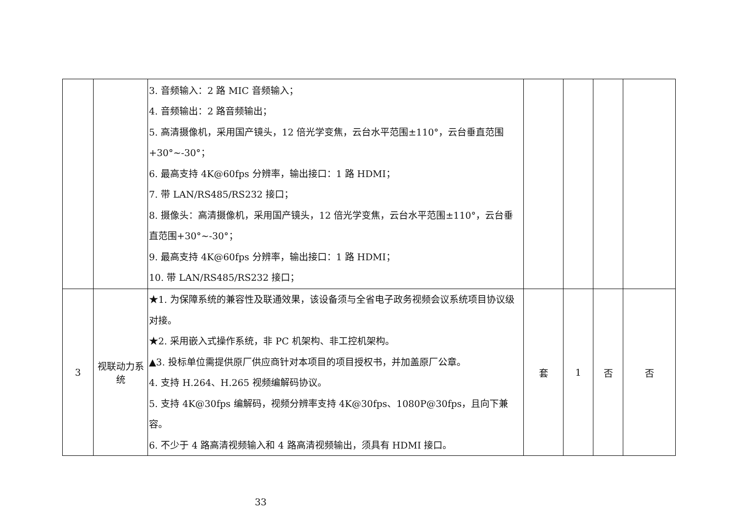| | | 3. 音频输入：2 路 MIC 音频输入； 4. 音频输出：2 路音频输出； 5. 高清摄像机，采用国产镜头，12 倍光学变焦，云台水平范围±110°，云台垂直范围+30°~-30°； 6. 最高支持 4K@60fps 分辨率，输出接口：1 路 HDMI； 7. 带 LAN/RS485/RS232 接口； 8. 摄像头：高清摄像机，采用国产镜头，12 倍光学变焦，云台水平范围±110°，云台垂直范围+30°~-30°； 9. 最高支持 4K@60fps 分辨率，输出接口：1 路 HDMI； 10. 带 LAN/RS485/RS232 接口； | | | | |
| 3 | 视联动力系统 | ★1. 为保障系统的兼容性及联通效果，该设备须与全省电子政务视频会议系统项目协议级对接。 ★2. 采用嵌入式操作系统，非 PC 机架构、非工控机架构。 ▲3. 投标单位需提供原厂供应商针对本项目的项目授权书，并加盖原厂公章。 4. 支持 H.264、H.265 视频编解码协议。 5. 支持 4K@30fps 编解码，视频分辨率支持 4K@30fps、1080P@30fps，且向下兼容。 6. 不少于 4 路高清视频输入和 4 路高清视频输出，须具有 HDMI 接口。 | 套 | 1 | 否 | 否 |
33